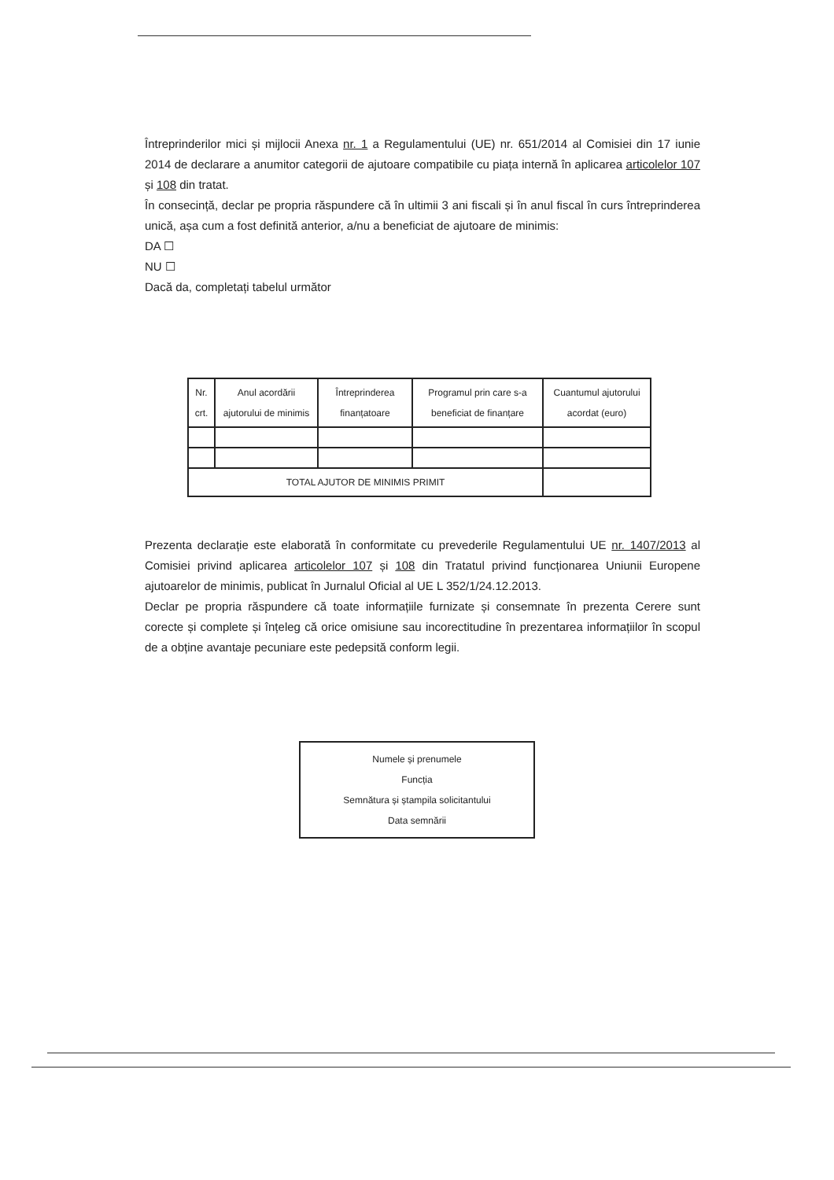Întreprinderilor mici și mijlocii Anexa nr. 1 a Regulamentului (UE) nr. 651/2014 al Comisiei din 17 iunie 2014 de declarare a anumitor categorii de ajutoare compatibile cu piața internă în aplicarea articolelor 107 și 108 din tratat.
În consecință, declar pe propria răspundere că în ultimii 3 ani fiscali și în anul fiscal în curs întreprinderea unică, așa cum a fost definită anterior, a/nu a beneficiat de ajutoare de minimis:
DA ☐
NU ☐
Dacă da, completați tabelul următor
| Nr. crt. | Anul acordării ajutorului de minimis | Întreprinderea finanțatoare | Programul prin care s-a beneficiat de finanțare | Cuantumul ajutorului acordat (euro) |
| --- | --- | --- | --- | --- |
| TOTAL AJUTOR DE MINIMIS PRIMIT | | | | |
Prezenta declarație este elaborată în conformitate cu prevederile Regulamentului UE nr. 1407/2013 al Comisiei privind aplicarea articolelor 107 și 108 din Tratatul privind funcționarea Uniunii Europene ajutoarelor de minimis, publicat în Jurnalul Oficial al UE L 352/1/24.12.2013.
Declar pe propria răspundere că toate informațiile furnizate și consemnate în prezenta Cerere sunt corecte și complete și înțeleg că orice omisiune sau incorectitudine în prezentarea informațiilor în scopul de a obține avantaje pecuniare este pedepsită conform legii.
Numele și prenumele
Funcția
Semnătura și ștampila solicitantului
Data semnării